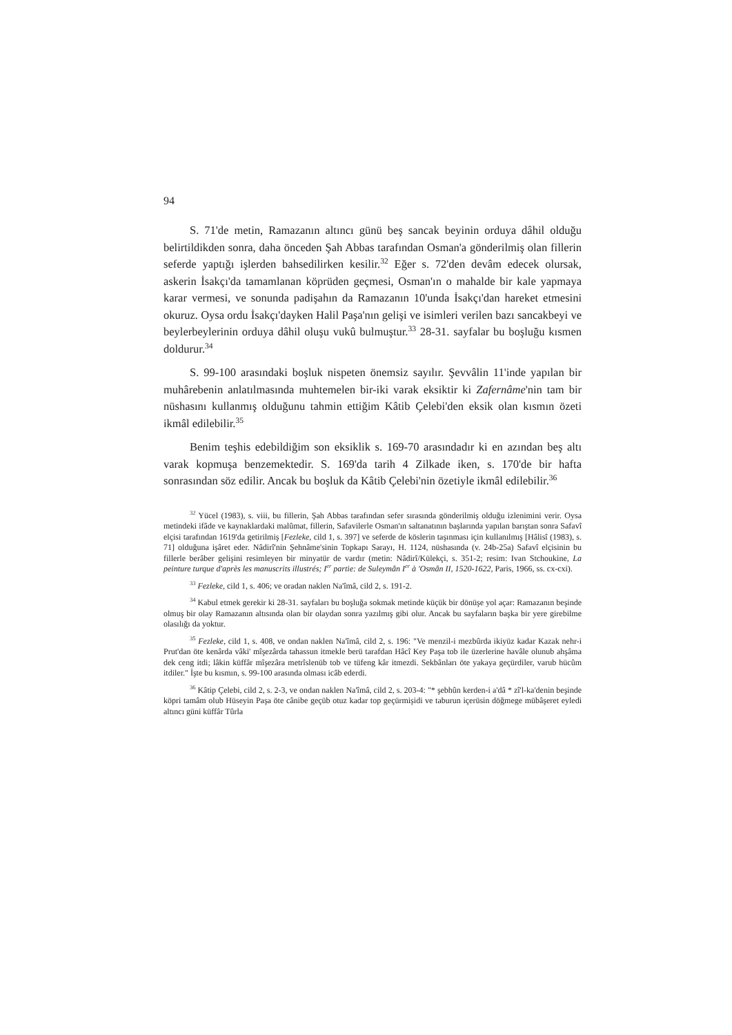94
S. 71'de metin, Ramazanın altıncı günü beş sancak beyinin orduya dâhil olduğu belirtildikden sonra, daha önceden Şah Abbas tarafından Osman'a gönderilmiş olan fillerin seferde yaptığı işlerden bahsedilirken kesilir.<sup>32</sup> Eğer s. 72'den devâm edecek olursak, askerin İsakçı'da tamamlanan köprüden geçmesi, Osman'ın o mahalde bir kale yapmaya karar vermesi, ve sonunda padişahın da Ramazanın 10'unda İsakçı'dan hareket etmesini okuruz. Oysa ordu İsakçı'dayken Halil Paşa'nın gelişi ve isimleri verilen bazı sancakbeyi ve beylerbeylerinin orduya dâhil oluşu vukû bulmuştur.<sup>33</sup> 28-31. sayfalar bu boşluğu kısmen doldurur.<sup>34</sup>
S. 99-100 arasındaki boşluk nispeten önemsiz sayılır. Şevvâlin 11'inde yapılan bir muhârebenin anlatılmasında muhtemelen bir-iki varak eksiktir ki Zafernâme'nin tam bir nüshasını kullanmış olduğunu tahmin ettiğim Kâtib Çelebi'den eksik olan kısmın özeti ikmâl edilebilir.<sup>35</sup>
Benim teşhis edebildiğim son eksiklik s. 169-70 arasındadır ki en azından beş altı varak kopmuşa benzemektedir. S. 169'da tarih 4 Zilkade iken, s. 170'de bir hafta sonrasından söz edilir. Ancak bu boşluk da Kâtib Çelebi'nin özetiyle ikmâl edilebilir.<sup>36</sup>
<sup>32</sup> Yücel (1983), s. viii, bu fillerin, Şah Abbas tarafından sefer sırasında gönderilmiş olduğu izlenimini verir. Oysa metindeki ifâde ve kaynaklardaki malûmat, fillerin, Safavilerle Osman'ın saltanatının başlarında yapılan barıştan sonra Safavî elçisi tarafından 1619'da getirilmiş [Fezleke, cild 1, s. 397] ve seferde de köslerin taşınması için kullanılmış [Hâlisî (1983), s. 71] olduğuna işâret eder. Nâdirî'nin Şehnâme'sinin Topkapı Sarayı, H. 1124, nüshasında (v. 24b-25a) Safavî elçisinin bu fillerle berâber gelişini resimleyen bir minyatür de vardır (metin: Nâdirî/Külekçi, s. 351-2; resim: Ivan Stchoukine, La peinture turque d'après les manuscrits illustrés; I<sup>er</sup> partie: de Suleymân I<sup>er</sup> à 'Osmân II, 1520-1622, Paris, 1966, ss. cx-cxi).
<sup>33</sup> Fezleke, cild 1, s. 406; ve oradan naklen Na'îmâ, cild 2, s. 191-2.
<sup>34</sup> Kabul etmek gerekir ki 28-31. sayfaları bu boşluğa sokmak metinde küçük bir dönüşe yol açar: Ramazanın beşinde olmuş bir olay Ramazanın altısında olan bir olaydan sonra yazılmış gibi olur. Ancak bu sayfaların başka bir yere girebilme olasılığı da yoktur.
<sup>35</sup> Fezleke, cild 1, s. 408, ve ondan naklen Na'îmâ, cild 2, s. 196: "Ve menzil-i mezbûrda ikiyüz kadar Kazak nehr-i Prut'dan öte kenârda vâki' mîşezârda tahassun itmekle berü tarafdan Hâcî Key Paşa tob ile üzerlerine havâle olunub ahşâma dek ceng itdi; lâkin küffâr mîşezâra metrîslenüb tob ve tüfeng kâr itmezdi. Sekbânları öte yakaya geçürdiler, varub hücûm itdiler." İşte bu kısmın, s. 99-100 arasında olması icâb ederdi.
<sup>36</sup> Kâtip Çelebi, cild 2, s. 2-3, ve ondan naklen Na'îmâ, cild 2, s. 203-4: "* şebhûn kerden-i a'dâ * zî'l-ka'denin beşinde köpri tamâm olub Hüseyin Paşa öte cânibe geçüb otuz kadar top geçürmişidi ve taburun içerüsin döğmege mübâşeret eyledi altıncı güni küffâr Tûrla